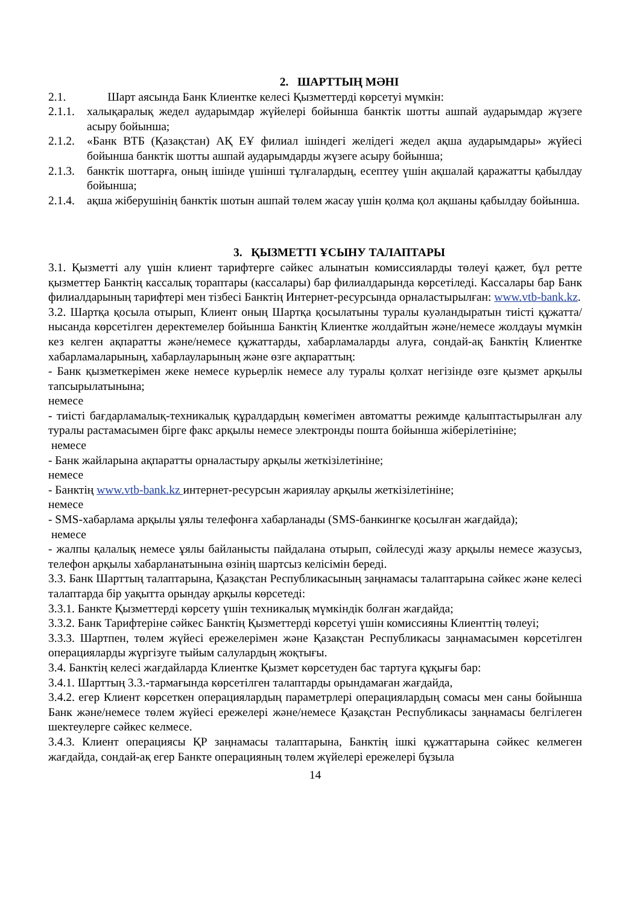2. ШАРТТЫҢ МӘНІ
2.1. Шарт аясында Банк Клиентке келесі Қызметтерді көрсетуі мүмкін:
2.1.1. халықаралық жедел аударымдар жүйелері бойынша банктік шотты ашпай аударымдар жүзеге асыру бойынша;
2.1.2. «Банк ВТБ (Қазақстан) АҚ ЕҰ филиал ішіндегі желідегі жедел ақша аударымдары» жүйесі бойынша банктік шотты ашпай аударымдарды жүзеге асыру бойынша;
2.1.3. банктік шоттарға, оның ішінде үшінші тұлғалардың, есептеу үшін ақшалай қаражатты қабылдау бойынша;
2.1.4. ақша жіберушінің банктік шотын ашпай төлем жасау үшін қолма қол ақшаны қабылдау бойынша.
3. ҚЫЗМЕТТІ ҰСЫНУ ТАЛАПТАРЫ
3.1. Қызметті алу үшін клиент тарифтерге сәйкес алынатын комиссияларды төлеуі қажет, бұл ретте қызметтер Банктің кассалық тораптары (кассалары) бар филиалдарында көрсетіледі. Кассалары бар Банк филиалдарының тарифтері мен тізбесі Банктің Интернет-ресурсында орналастырылған: www.vtb-bank.kz.
3.2. Шартқа қосыла отырып, Клиент оның Шартқа қосылатыны туралы куәландыратын тиісті құжатта/нысанда көрсетілген деректемелер бойынша Банктің Клиентке жолдайтын және/немесе жолдауы мүмкін кез келген ақпаратты және/немесе құжаттарды, хабарламаларды алуға, сондай-ақ Банктің Клиентке хабарламаларының, хабарлауларының және өзге ақпараттың:
- Банк қызметкерімен жеке немесе курьерлік немесе алу туралы қолхат негізінде өзге қызмет арқылы тапсырылатынына;
немесе
- тиісті бағдарламалық-техникалық құралдардың көмегімен автоматты режимде қалыптастырылған алу туралы растамасымен бірге факс арқылы немесе электронды пошта бойынша жіберілетініне;
немесе
- Банк жайларына ақпаратты орналастыру арқылы жеткізілетініне;
немесе
- Банктің www.vtb-bank.kz интернет-ресурсын жариялау арқылы жеткізілетініне;
немесе
- SMS-хабарлама арқылы ұялы телефонға хабарланады (SMS-банкингке қосылған жағдайда);
немесе
- жалпы қалалық немесе ұялы байланысты пайдалана отырып, сөйлесуді жазу арқылы немесе жазусыз, телефон арқылы хабарланатынына өзінің шартсыз келісімін береді.
3.3. Банк Шарттың талаптарына, Қазақстан Республикасының заңнамасы талаптарына сәйкес және келесі талаптарда бір уақытта орындау арқылы көрсетеді:
3.3.1. Банкте Қызметтерді көрсету үшін техникалық мүмкіндік болған жағдайда;
3.3.2. Банк Тарифтеріне сәйкес Банктің Қызметтерді көрсетуі үшін комиссияны Клиенттің төлеуі;
3.3.3. Шартпен, төлем жүйесі ережелерімен және Қазақстан Республикасы заңнамасымен көрсетілген операцияларды жүргізуге тыйым салулардың жоқтығы.
3.4. Банктің келесі жағдайларда Клиентке Қызмет көрсетуден бас тартуға құқығы бар:
3.4.1. Шарттың 3.3.-тармағында көрсетілген талаптарды орындамаған жағдайда,
3.4.2. егер Клиент көрсеткен операциялардың параметрлері операциялардың сомасы мен саны бойынша Банк және/немесе төлем жүйесі ережелері және/немесе Қазақстан Республикасы заңнамасы белгілеген шектеулерге сәйкес келмесе.
3.4.3. Клиент операциясы ҚР заңнамасы талаптарына, Банктің ішкі құжаттарына сәйкес келмеген жағдайда, сондай-ақ егер Банкте операцияның төлем жүйелері ережелері бұзыла
14